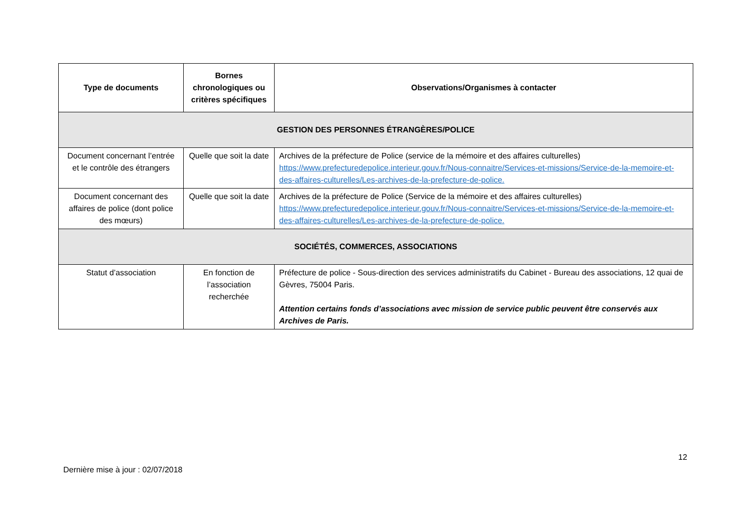| Type de documents | Bornes chronologiques ou critères spécifiques | Observations/Organismes à contacter |
| --- | --- | --- |
| GESTION DES PERSONNES ÉTRANGÈRES/POLICE | | |
| Document concernant l’entrée et le contrôle des étrangers | Quelle que soit la date | Archives de la préfecture de Police (service de la mémoire et des affaires culturelles) https://www.prefecturedepolice.interieur.gouv.fr/Nous-connaitre/Services-et-missions/Service-de-la-memoire-et-des-affaires-culturelles/Les-archives-de-la-prefecture-de-police. |
| Document concernant des affaires de police (dont police des mœurs) | Quelle que soit la date | Archives de la préfecture de Police (Service de la mémoire et des affaires culturelles) https://www.prefecturedepolice.interieur.gouv.fr/Nous-connaitre/Services-et-missions/Service-de-la-memoire-et-des-affaires-culturelles/Les-archives-de-la-prefecture-de-police. |
| SOCIÉTÉS, COMMERCES, ASSOCIATIONS | | |
| Statut d’association | En fonction de l’association recherchée | Préfecture de police - Sous-direction des services administratifs du Cabinet - Bureau des associations, 12 quai de Gèvres, 75004 Paris. Attention certains fonds d’associations avec mission de service public peuvent être conservés aux Archives de Paris. |
12
Dernière mise à jour : 02/07/2018